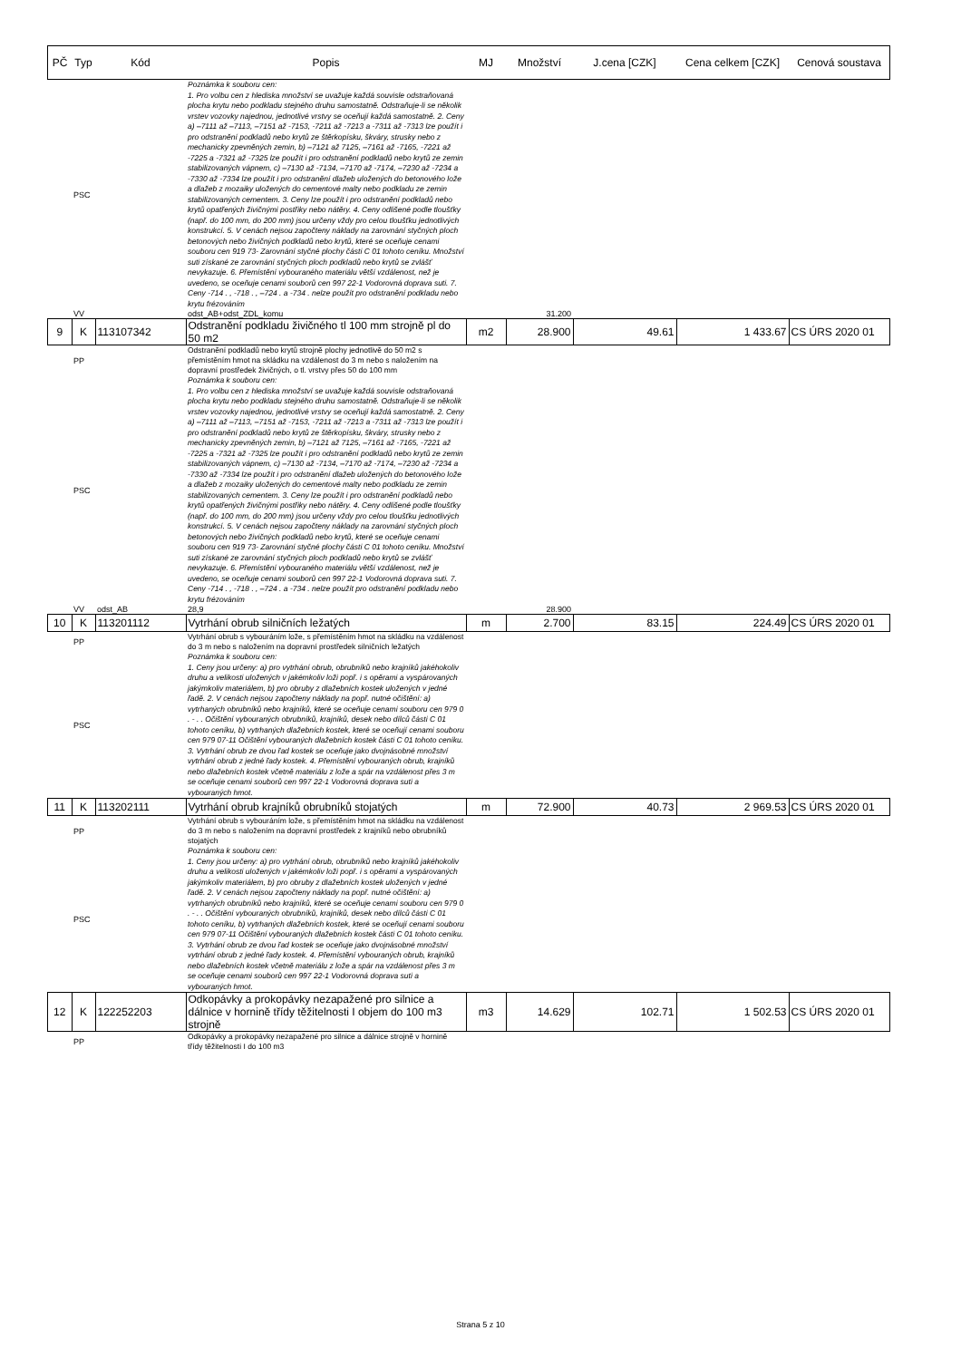| PČ | Typ | Kód | Popis | MJ | Množství | J.cena [CZK] | Cena celkem [CZK] | Cenová soustava |
| --- | --- | --- | --- | --- | --- | --- | --- | --- |
| | PSC | | Poznámka k souboru cen: 1. Pro volbu cen z hlediska množství se uvažuje každá souvisle odstraňovaná plocha krytu nebo podkladu stejného druhu samostatně. Odstraňuje-li se několik vrstev vozovky najednou, jednotlivé vrstvy se oceňují každá samostatně. 2. Ceny a) –7111 až –7113, –7151 až -7153, -7211 až -7213 a -7311 až -7313 lze použít i pro odstranění podkladů nebo krytů ze štěrkopísku, škváry, strusky nebo z mechanicky zpevněných zemin, b) –7121 až 7125, –7161 až -7165, -7221 až -7225 a -7321 až -7325 lze použít i pro odstranění podkladů nebo krytů ze zemin stabilizovaných vápnem, c) –7130 až -7134, –7170 až -7174, –7230 až -7234 a -7330 až -7334 lze použít i pro odstranění dlažeb uložených do betonového lože a dlažeb z mozaiky uložených do cementové malty nebo podkladu ze zemin stabilizovaných cementem. 3. Ceny lze použít i pro odstranění podkladů nebo krytů opatřených živičnými postřiky nebo nátěry. 4. Ceny odlišené podle tloušťky (např. do 100 mm, do 200 mm) jsou určeny vždy pro celou tloušťku jednotlivých konstrukcí. 5. V cenách nejsou započteny náklady na zarovnání styčných ploch betonových nebo živičných podkladů nebo krytů, které se oceňuje cenami souboru cen 919 73- Zarovnání styčné plochy části C 01 tohoto ceníku. Množství suti získané ze zarovnání styčných ploch podkladů nebo krytů se zvlášť nevykazuje. 6. Přemístění vybouraného materiálu větší vzdálenost, než je uvedeno, se oceňuje cenami souborů cen 997 22-1 Vodorovná doprava suti. 7. Ceny -714 . , -718 . , –724 . a -734 . nelze použít pro odstranění podkladu nebo krytu frézováním | | | | | |
| | VV | | odst_AB+odst_ZDL_komu | | 31.200 | | | |
| 9 | K | 113107342 | Odstranění podkladu živičného tl 100 mm strojně pl do 50 m2 | m2 | 28.900 | 49.61 | 1 433.67 | CS ÚRS 2020 01 |
| | PP | | Odstranění podkladů nebo krytů strojně plochy jednotlivě do 50 m2 s přemístěním hmot na skládku na vzdálenost do 3 m nebo s naložením na dopravní prostředek živičných, o tl. vrstvy přes 50 do 100 mm | | | | | |
| | PSC | | Poznámka k souboru cen: 1. Pro volbu cen z hlediska množství se uvažuje každá souvisle odstraňovaná plocha krytu nebo podkladu stejného druhu samostatně. Odstraňuje-li se několik vrstev vozovky najednou, jednotlivé vrstvy se oceňují každá samostatně. 2. Ceny a) –7111 až –7113, –7151 až -7153, -7211 až -7213 a -7311 až -7313 lze použít i pro odstranění podkladů nebo krytů ze štěrkopísku, škváry, strusky nebo z mechanicky zpevněných zemin, b) –7121 až 7125, –7161 až -7165, -7221 až -7225 a -7321 až -7325 lze použít i pro odstranění podkladů nebo krytů ze zemin stabilizovaných vápnem, c) –7130 až -7134, –7170 až -7174, –7230 až -7234 a -7330 až -7334 lze použít i pro odstranění dlažeb uložených do betonového lože a dlažeb z mozaiky uložených do cementové malty nebo podkladu ze zemin stabilizovaných cementem. 3. Ceny lze použít i pro odstranění podkladů nebo krytů opatřených živičnými postřiky nebo nátěry. 4. Ceny odlišené podle tloušťky (např. do 100 mm, do 200 mm) jsou určeny vždy pro celou tloušťku jednotlivých konstrukcí. 5. V cenách nejsou započteny náklady na zarovnání styčných ploch betonových nebo živičných podkladů nebo krytů, které se oceňuje cenami souboru cen 919 73- Zarovnání styčné plochy části C 01 tohoto ceníku. Množství suti získané ze zarovnání styčných ploch podkladů nebo krytů se zvlášť nevykazuje. 6. Přemístění vybouraného materiálu větší vzdálenost, než je uvedeno, se oceňuje cenami souborů cen 997 22-1 Vodorovná doprava suti. 7. Ceny -714 . , -718 . , –724 . a -734 . nelze použít pro odstranění podkladu nebo krytu frézováním | | | | | |
| | VV | odst_AB | 28,9 | | 28.900 | | | |
| 10 | K | 113201112 | Vytrhání obrub silničních ležatých | m | 2.700 | 83.15 | 224.49 | CS ÚRS 2020 01 |
| | PP | | Vytrhání obrub s vybouráním lože, s přemístěním hmot na skládku na vzdálenost do 3 m nebo s naložením na dopravní prostředek silničních ležatých | | | | | |
| | PSC | | Poznámka k souboru cen: 1. Ceny jsou určeny: a) pro vytrhání obrub, obrubníků nebo krajníků jakéhokoliv druhu a velikosti uložených v jakémkoliv loži popř. i s opěrami a vyspárovaných jakýmkoliv materiálem, b) pro obruby z dlažebních kostek uložených v jedné řadě. 2. V cenách nejsou započteny náklady na popř. nutné očištění: a) vytrhaných obrubníků nebo krajníků, které se oceňuje cenami souboru cen 979 0 . - . . Očištění vybouraných obrubníků, krajníků, desek nebo dílců části C 01 tohoto ceníku, b) vytrhaných dlažebních kostek, které se oceňují cenami souboru cen 979 07-11 Očištění vybouraných dlažebních kostek části C 01 tohoto ceníku. 3. Vytrhání obrub ze dvou řad kostek se oceňuje jako dvojnásobné množství vytrhání obrub z jedné řady kostek. 4. Přemístění vybouraných obrub, krajníků nebo dlažebních kostek včetně materiálu z lože a spár na vzdálenost přes 3 m se oceňuje cenami souborů cen 997 22-1 Vodorovná doprava suti a vybouraných hmot. | | | | | |
| 11 | K | 113202111 | Vytrhání obrub krajníků obrubníků stojatých | m | 72.900 | 40.73 | 2 969.53 | CS ÚRS 2020 01 |
| | PP | | Vytrhání obrub s vybouráním lože, s přemístěním hmot na skládku na vzdálenost do 3 m nebo s naložením na dopravní prostředek z krajníků nebo obrubníků stojatých | | | | | |
| | PSC | | Poznámka k souboru cen: 1. Ceny jsou určeny: a) pro vytrhání obrub, obrubníků nebo krajníků jakéhokoliv druhu a velikosti uložených v jakémkoliv loži popř. i s opěrami a vyspárovaných jakýmkoliv materiálem, b) pro obruby z dlažebních kostek uložených v jedné řadě. 2. V cenách nejsou započteny náklady na popř. nutné očištění: a) vytrhaných obrubníků nebo krajníků, které se oceňuje cenami souboru cen 979 0 . - . . Očištění vybouraných obrubníků, krajníků, desek nebo dílců části C 01 tohoto ceníku, b) vytrhaných dlažebních kostek, které se oceňují cenami souboru cen 979 07-11 Očištění vybouraných dlažebních kostek části C 01 tohoto ceníku. 3. Vytrhání obrub ze dvou řad kostek se oceňuje jako dvojnásobné množství vytrhání obrub z jedné řady kostek. 4. Přemístění vybouraných obrub, krajníků nebo dlažebních kostek včetně materiálu z lože a spár na vzdálenost přes 3 m se oceňuje cenami souborů cen 997 22-1 Vodorovná doprava suti a vybouraných hmot. | | | | | |
| 12 | K | 122252203 | Odkopávky a prokopávky nezapažené pro silnice a dálnice v hornině třídy těžitelnosti I objem do 100 m3 strojně | m3 | 14.629 | 102.71 | 1 502.53 | CS ÚRS 2020 01 |
| | PP | | Odkopávky a prokopávky nezapažené pro silnice a dálnice strojně v hornině třídy těžitelnosti I do 100 m3 | | | | | |
Strana 5 z 10